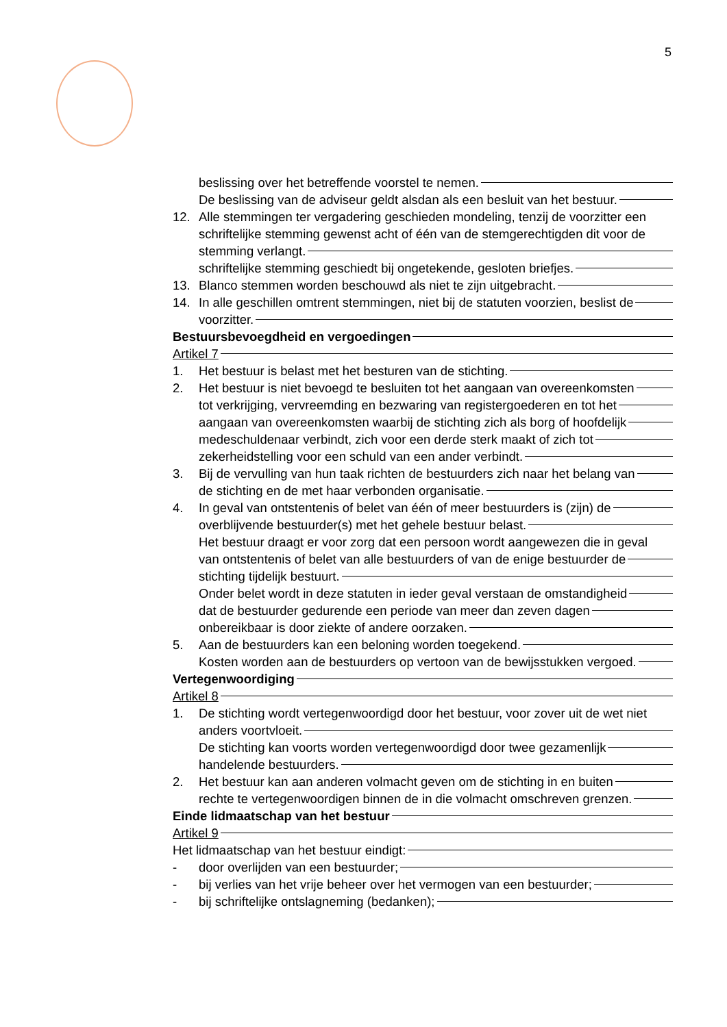5
beslissing over het betreffende voorstel te nemen.
De beslissing van de adviseur geldt alsdan als een besluit van het bestuur.
12. Alle stemmingen ter vergadering geschieden mondeling, tenzij de voorzitter een
schriftelijke stemming gewenst acht of één van de stemgerechtigden dit voor de
stemming verlangt.
schriftelijke stemming geschiedt bij ongetekende, gesloten briefjes.
13. Blanco stemmen worden beschouwd als niet te zijn uitgebracht.
14. In alle geschillen omtrent stemmingen, niet bij de statuten voorzien, beslist de
voorzitter.
Bestuursbevoegdheid en vergoedingen
Artikel 7
1. Het bestuur is belast met het besturen van de stichting.
2. Het bestuur is niet bevoegd te besluiten tot het aangaan van overeenkomsten
tot verkrijging, vervreemding en bezwaring van registergoederen en tot het
aangaan van overeenkomsten waarbij de stichting zich als borg of hoofdelijk
medeschuldenaar verbindt, zich voor een derde sterk maakt of zich tot
zekerheidstelling voor een schuld van een ander verbindt.
3. Bij de vervulling van hun taak richten de bestuurders zich naar het belang van
de stichting en de met haar verbonden organisatie.
4. In geval van ontstentenis of belet van één of meer bestuurders is (zijn) de
overblijvende bestuurder(s) met het gehele bestuur belast.
Het bestuur draagt er voor zorg dat een persoon wordt aangewezen die in geval
van ontstentenis of belet van alle bestuurders of van de enige bestuurder de
stichting tijdelijk bestuurt.
Onder belet wordt in deze statuten in ieder geval verstaan de omstandigheid
dat de bestuurder gedurende een periode van meer dan zeven dagen
onbereikbaar is door ziekte of andere oorzaken.
5. Aan de bestuurders kan een beloning worden toegekend.
Kosten worden aan de bestuurders op vertoon van de bewijsstukken vergoed.
Vertegenwoordiging
Artikel 8
1. De stichting wordt vertegenwoordigd door het bestuur, voor zover uit de wet niet
anders voortvloeit.
De stichting kan voorts worden vertegenwoordigd door twee gezamenlijk
handelende bestuurders.
2. Het bestuur kan aan anderen volmacht geven om de stichting in en buiten
rechte te vertegenwoordigen binnen de in die volmacht omschreven grenzen.
Einde lidmaatschap van het bestuur
Artikel 9
Het lidmaatschap van het bestuur eindigt:
- door overlijden van een bestuurder;
- bij verlies van het vrije beheer over het vermogen van een bestuurder;
- bij schriftelijke ontslagneming (bedanken);